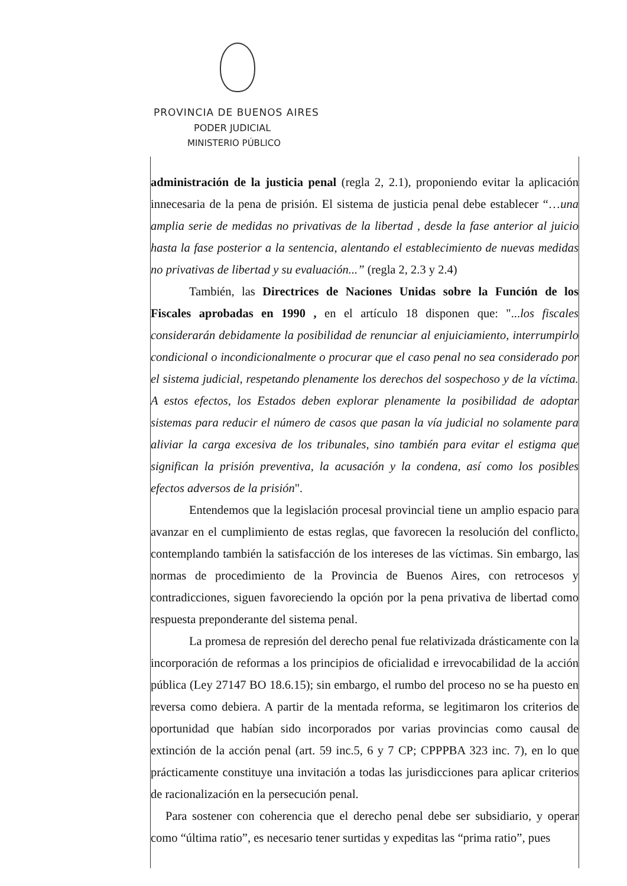PROVINCIA DE BUENOS AIRES
PODER JUDICIAL
MINISTERIO PÚBLICO
administración de la justicia penal (regla 2, 2.1), proponiendo evitar la aplicación innecesaria de la pena de prisión. El sistema de justicia penal debe establecer “…una amplia serie de medidas no privativas de la libertad , desde la fase anterior al juicio hasta la fase posterior a la sentencia, alentando el establecimiento de nuevas medidas no privativas de libertad y su evaluación...” (regla 2, 2.3 y 2.4)
También, las Directrices de Naciones Unidas sobre la Función de los Fiscales aprobadas en 1990 , en el artículo 18 disponen que: "...los fiscales considerarán debidamente la posibilidad de renunciar al enjuiciamiento, interrumpirlo condicional o incondicionalmente o procurar que el caso penal no sea considerado por el sistema judicial, respetando plenamente los derechos del sospechoso y de la víctima. A estos efectos, los Estados deben explorar plenamente la posibilidad de adoptar sistemas para reducir el número de casos que pasan la vía judicial no solamente para aliviar la carga excesiva de los tribunales, sino también para evitar el estigma que significan la prisión preventiva, la acusación y la condena, así como los posibles efectos adversos de la prisión".
Entendemos que la legislación procesal provincial tiene un amplio espacio para avanzar en el cumplimiento de estas reglas, que favorecen la resolución del conflicto, contemplando también la satisfacción de los intereses de las víctimas. Sin embargo, las normas de procedimiento de la Provincia de Buenos Aires, con retrocesos y contradicciones, siguen favoreciendo la opción por la pena privativa de libertad como respuesta preponderante del sistema penal.
La promesa de represión del derecho penal fue relativizada drásticamente con la incorporación de reformas a los principios de oficialidad e irrevocabilidad de la acción pública (Ley 27147 BO 18.6.15); sin embargo, el rumbo del proceso no se ha puesto en reversa como debiera. A partir de la mentada reforma, se legitimaron los criterios de oportunidad que habían sido incorporados por varias provincias como causal de extinción de la acción penal (art. 59 inc.5, 6 y 7 CP; CPPPBA 323 inc. 7), en lo que prácticamente constituye una invitación a todas las jurisdicciones para aplicar criterios de racionalización en la persecución penal.
Para sostener con coherencia que el derecho penal debe ser subsidiario, y operar como “última ratio”, es necesario tener surtidas y expeditas las “prima ratio”, pues